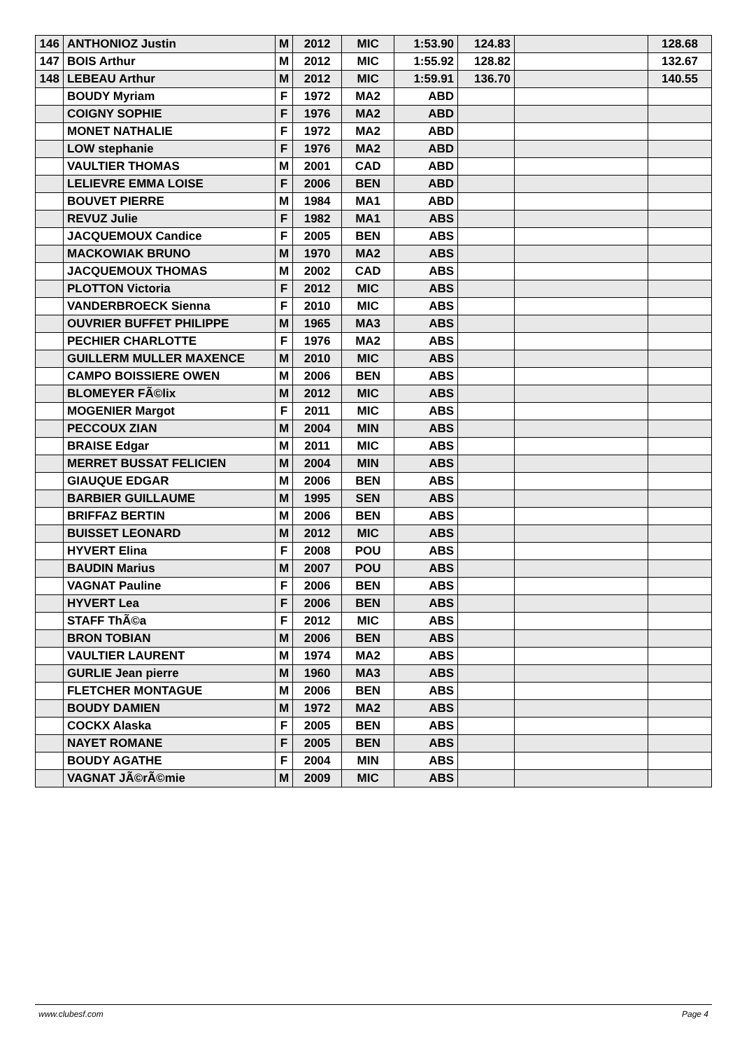| 146 | ANTHONIOZ Justin | M | 2012 | MIC | 1:53.90 | 124.83 | | 128.68 |
| 147 | BOIS Arthur | M | 2012 | MIC | 1:55.92 | 128.82 | | 132.67 |
| 148 | LEBEAU Arthur | M | 2012 | MIC | 1:59.91 | 136.70 | | 140.55 |
| | BOUDY Myriam | F | 1972 | MA2 | ABD | | | |
| | COIGNY SOPHIE | F | 1976 | MA2 | ABD | | | |
| | MONET NATHALIE | F | 1972 | MA2 | ABD | | | |
| | LOW stephanie | F | 1976 | MA2 | ABD | | | |
| | VAULTIER THOMAS | M | 2001 | CAD | ABD | | | |
| | LELIEVRE EMMA LOISE | F | 2006 | BEN | ABD | | | |
| | BOUVET PIERRE | M | 1984 | MA1 | ABD | | | |
| | REVUZ Julie | F | 1982 | MA1 | ABS | | | |
| | JACQUEMOUX Candice | F | 2005 | BEN | ABS | | | |
| | MACKOWIAK BRUNO | M | 1970 | MA2 | ABS | | | |
| | JACQUEMOUX THOMAS | M | 2002 | CAD | ABS | | | |
| | PLOTTON Victoria | F | 2012 | MIC | ABS | | | |
| | VANDERBROECK Sienna | F | 2010 | MIC | ABS | | | |
| | OUVRIER BUFFET PHILIPPE | M | 1965 | MA3 | ABS | | | |
| | PECHIER CHARLOTTE | F | 1976 | MA2 | ABS | | | |
| | GUILLERM MULLER MAXENCE | M | 2010 | MIC | ABS | | | |
| | CAMPO BOISSIERE OWEN | M | 2006 | BEN | ABS | | | |
| | BLOMEYER FÃ©lix | M | 2012 | MIC | ABS | | | |
| | MOGENIER Margot | F | 2011 | MIC | ABS | | | |
| | PECCOUX ZIAN | M | 2004 | MIN | ABS | | | |
| | BRAISE Edgar | M | 2011 | MIC | ABS | | | |
| | MERRET BUSSAT FELICIEN | M | 2004 | MIN | ABS | | | |
| | GIAUQUE EDGAR | M | 2006 | BEN | ABS | | | |
| | BARBIER GUILLAUME | M | 1995 | SEN | ABS | | | |
| | BRIFFAZ BERTIN | M | 2006 | BEN | ABS | | | |
| | BUISSET LEONARD | M | 2012 | MIC | ABS | | | |
| | HYVERT Elina | F | 2008 | POU | ABS | | | |
| | BAUDIN Marius | M | 2007 | POU | ABS | | | |
| | VAGNAT Pauline | F | 2006 | BEN | ABS | | | |
| | HYVERT Lea | F | 2006 | BEN | ABS | | | |
| | STAFF ThÃ©a | F | 2012 | MIC | ABS | | | |
| | BRON TOBIAN | M | 2006 | BEN | ABS | | | |
| | VAULTIER LAURENT | M | 1974 | MA2 | ABS | | | |
| | GURLIE Jean pierre | M | 1960 | MA3 | ABS | | | |
| | FLETCHER MONTAGUE | M | 2006 | BEN | ABS | | | |
| | BOUDY DAMIEN | M | 1972 | MA2 | ABS | | | |
| | COCKX Alaska | F | 2005 | BEN | ABS | | | |
| | NAYET ROMANE | F | 2005 | BEN | ABS | | | |
| | BOUDY AGATHE | F | 2004 | MIN | ABS | | | |
| | VAGNAT JÃ©rÃ©mie | M | 2009 | MIC | ABS | | | |
www.clubesf.com Page 4